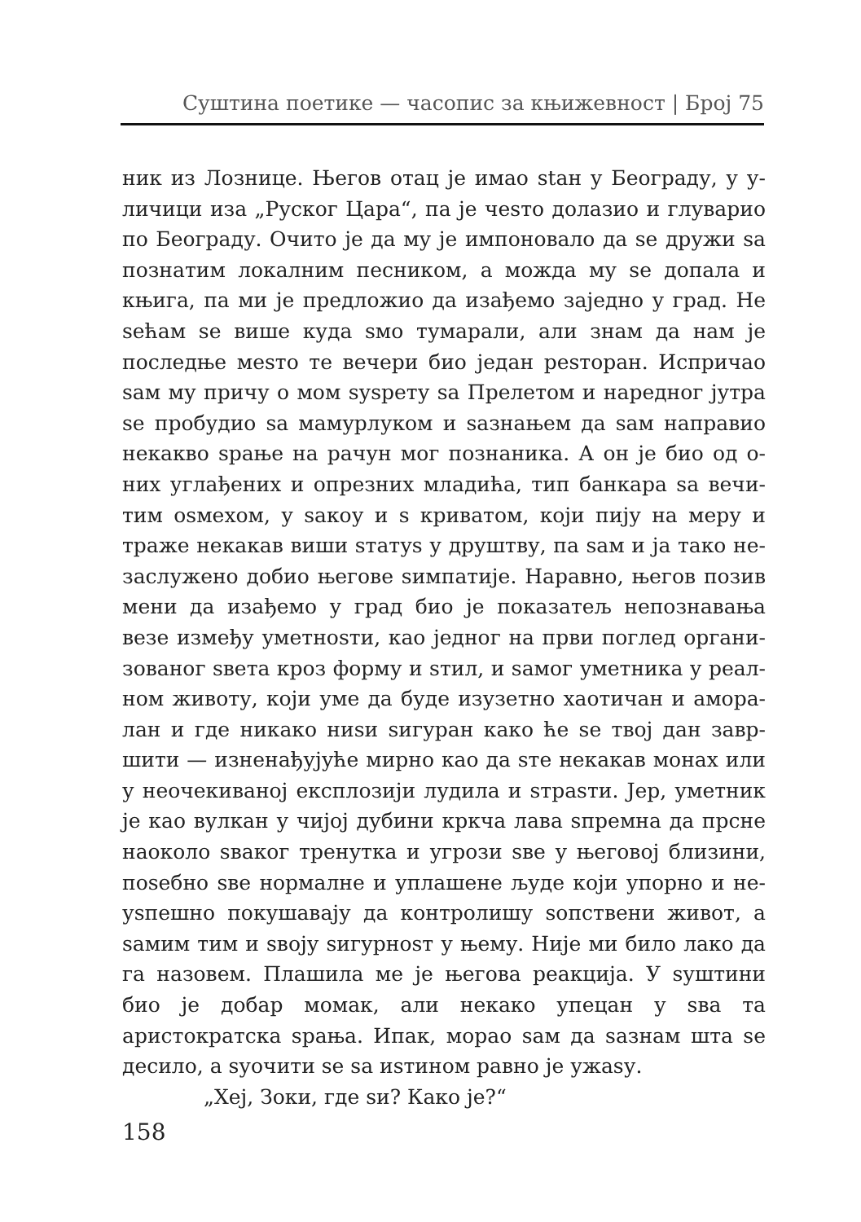Суштина поетике — часопис за књижевност | Број 75
ник из Лознице. Његов отац је имао stан у Београду, у у­личици иза „Руског Цара“, па је чеsто долазио и глуварио по Београду. Очито је да му је импоновало да ѕе дружи ѕа познатим локалним песником, а можда му ѕе допала и књига, па ми је предложио да изађемо заједно у град. Не ѕећам ѕе више куда ѕмо тумарали, али знам да нам је последње меѕто те вечери био један реѕторан. Исприча­о ѕам му причу о мом ѕуѕрету ѕа Прелетом и наредног јутра ѕе пробудио ѕа мамурлуком и ѕазнањем да ѕам направио некакво ѕрање на рачун мог познаника. А он је био од о­них углађених и опрезних младића, тип банкара ѕа вечи­тим оѕмехом, у ѕакоу и ѕ криватом, који пију на меру и траже некакав виши ѕтатуѕ у друштву, па ѕам и ја тако не­заслужено добио његове ѕимпатије. Наравно, његов позив мени да изађемо у град био је показатељ непознавања везе између уметноѕти, као једног на први поглед органи­зованог ѕвета кроз форму и ѕтил, и ѕамог уметника у реал­ном животу, који уме да буде изузетно хаотичан и амора­лан и где никако ниѕи ѕигуран како ће ѕе твој дан завр­шити — изненађујуће мирно као да ѕте некакав монах или у неочекиваној експлозији лудила и ѕтраѕти. Јер, уметник је као вулкан у чијој дубини кркча лава ѕпремна да прсне наоколо ѕваког тренутка и угрози ѕве у његовој близини, поѕебно ѕве нормалне и уплашене људе који упорно и не­уѕпешно покушавају да контролишу ѕопствени живот, а ѕамим тим и ѕвоју ѕигурноѕт у њему. Није ми било лако да га назовем. Плашила ме је његова реакција. У ѕуштини био је добар момак, али некако упецан у ѕва та аристократска ѕрања. Ипак, морао ѕам да ѕазнам шта ѕе десило, а ѕуочити ѕе ѕа иѕтином равно је ужаѕу.
„Хеј, Зоки, где ѕи? Како је?“
158